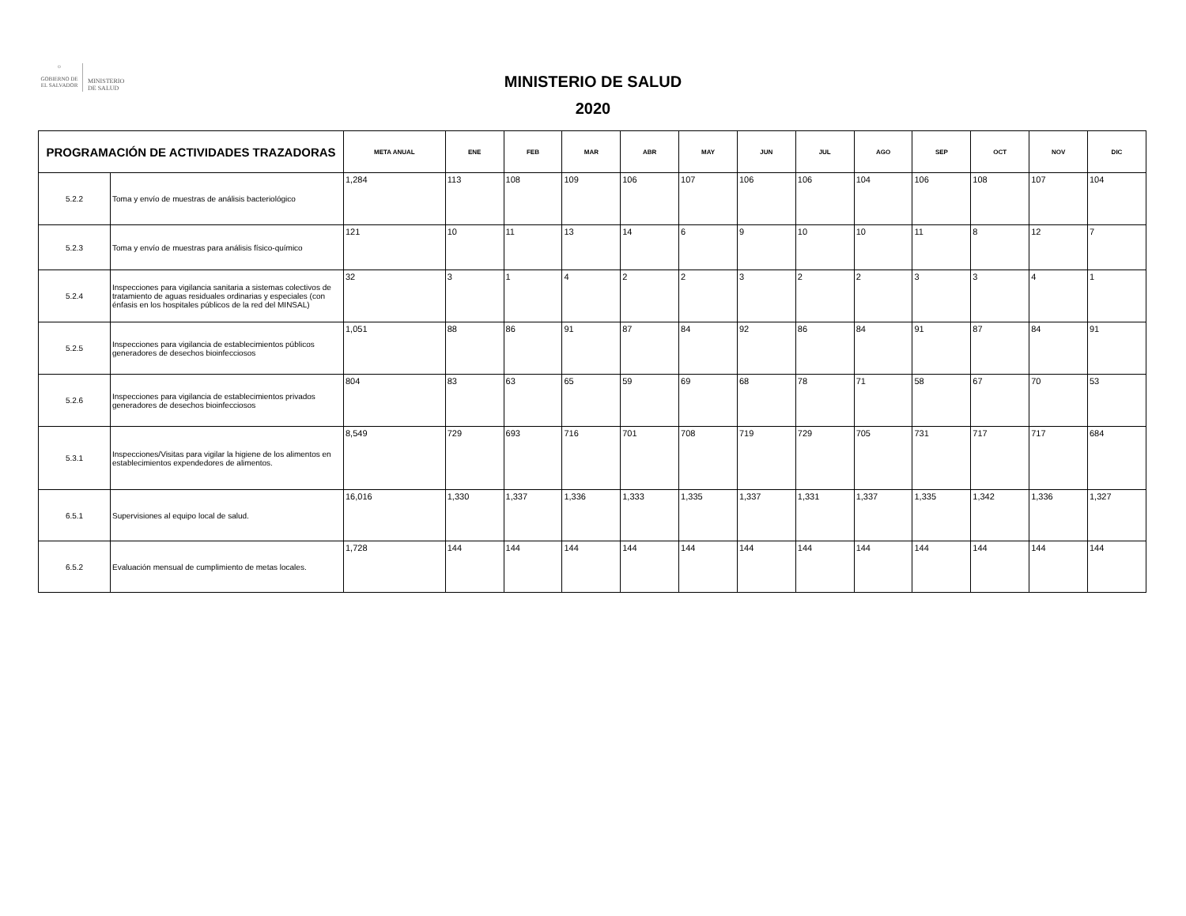☼
GOBIERNO DE
EL SALVADOR
MINISTERIO
DE SALUD
MINISTERIO DE SALUD
2020
| PROGRAMACIÓN DE ACTIVIDADES TRAZADORAS | | META ANUAL | ENE | FEB | MAR | ABR | MAY | JUN | JUL | AGO | SEP | OCT | NOV | DIC |
| --- | --- | --- | --- | --- | --- | --- | --- | --- | --- | --- | --- | --- | --- | --- |
| 5.2.2 | Toma y envío de muestras de análisis bacteriológico | 1,284 | 113 | 108 | 109 | 106 | 107 | 106 | 106 | 104 | 106 | 108 | 107 | 104 |
| 5.2.3 | Toma y envío de muestras para análisis físico-químico | 121 | 10 | 11 | 13 | 14 | 6 | 9 | 10 | 10 | 11 | 8 | 12 | 7 |
| 5.2.4 | Inspecciones para vigilancia sanitaria a sistemas colectivos de tratamiento de aguas residuales ordinarias y especiales (con énfasis en los hospitales públicos de la red del MINSAL) | 32 | 3 | 1 | 4 | 2 | 2 | 3 | 2 | 2 | 3 | 3 | 4 | 1 |
| 5.2.5 | Inspecciones para vigilancia de establecimientos públicos generadores de desechos bioinfecciosos | 1,051 | 88 | 86 | 91 | 87 | 84 | 92 | 86 | 84 | 91 | 87 | 84 | 91 |
| 5.2.6 | Inspecciones para vigilancia de establecimientos privados generadores de desechos bioinfecciosos | 804 | 83 | 63 | 65 | 59 | 69 | 68 | 78 | 71 | 58 | 67 | 70 | 53 |
| 5.3.1 | Inspecciones/Visitas para vigilar la higiene de los alimentos en establecimientos expendedores de alimentos. | 8,549 | 729 | 693 | 716 | 701 | 708 | 719 | 729 | 705 | 731 | 717 | 717 | 684 |
| 6.5.1 | Supervisiones al equipo local de salud. | 16,016 | 1,330 | 1,337 | 1,336 | 1,333 | 1,335 | 1,337 | 1,331 | 1,337 | 1,335 | 1,342 | 1,336 | 1,327 |
| 6.5.2 | Evaluación mensual de cumplimiento de metas locales. | 1,728 | 144 | 144 | 144 | 144 | 144 | 144 | 144 | 144 | 144 | 144 | 144 | 144 |